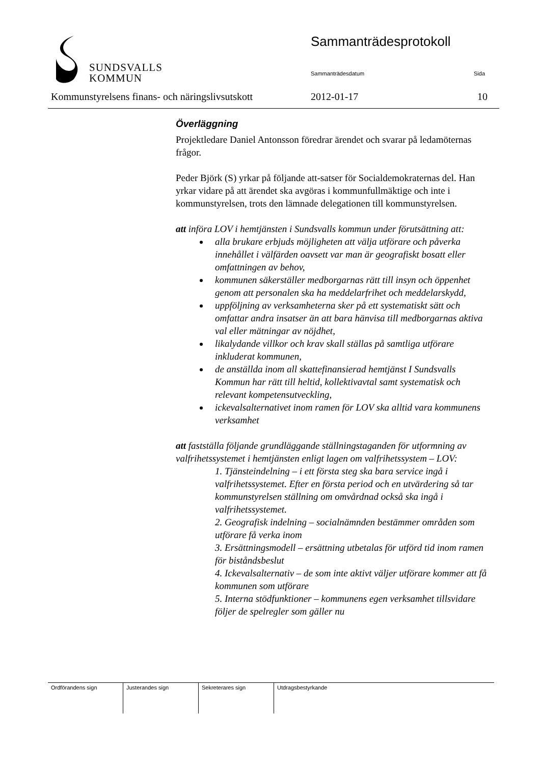SUNDSVALLS
KOMMUN
Sammanträdesprotokoll
Sammanträdesdatum Sida
Kommunstyrelsens finans- och näringslivsutskott 2012-01-17 10
Överläggning
Projektledare Daniel Antonsson föredrar ärendet och svarar på ledamöternas frågor.
Peder Björk (S) yrkar på följande att-satser för Socialdemokraternas del. Han yrkar vidare på att ärendet ska avgöras i kommunfullmäktige och inte i kommunstyrelsen, trots den lämnade delegationen till kommunstyrelsen.
att införa LOV i hemtjänsten i Sundsvalls kommun under förutsättning att:
alla brukare erbjuds möjligheten att välja utförare och påverka innehållet i välfärden oavsett var man är geografiskt bosatt eller omfattningen av behov,
kommunen säkerställer medborgarnas rätt till insyn och öppenhet genom att personalen ska ha meddelarfrihet och meddelarskydd,
uppföljning av verksamheterna sker på ett systematiskt sätt och omfattar andra insatser än att bara hänvisa till medborgarnas aktiva val eller mätningar av nöjdhet,
likalydande villkor och krav skall ställas på samtliga utförare inkluderat kommunen,
de anställda inom all skattefinansierad hemtjänst I Sundsvalls Kommun har rätt till heltid, kollektivavtal samt systematisk och relevant kompetensutveckling,
ickevalsalternativet inom ramen för LOV ska alltid vara kommunens verksamhet
att fastställa följande grundläggande ställningstaganden för utformning av valfrihetssystemet i hemtjänsten enligt lagen om valfrihetssystem – LOV:
1. Tjänsteindelning – i ett första steg ska bara service ingå i valfrihetssystemet. Efter en första period och en utvärdering så tar kommunstyrelsen ställning om omvårdnad också ska ingå i valfrihetssystemet.
2. Geografisk indelning – socialnämnden bestämmer områden som utförare få verka inom
3. Ersättningsmodell – ersättning utbetalas för utförd tid inom ramen för biståndsbeslut
4. Ickevalsalternativ – de som inte aktivt väljer utförare kommer att få kommunen som utförare
5. Interna stödfunktioner – kommunens egen verksamhet tillsvidare följer de spelregler som gäller nu
| Ordförandens sign | Justerandes sign | Sekreterares sign | Utdragsbestyrkande |